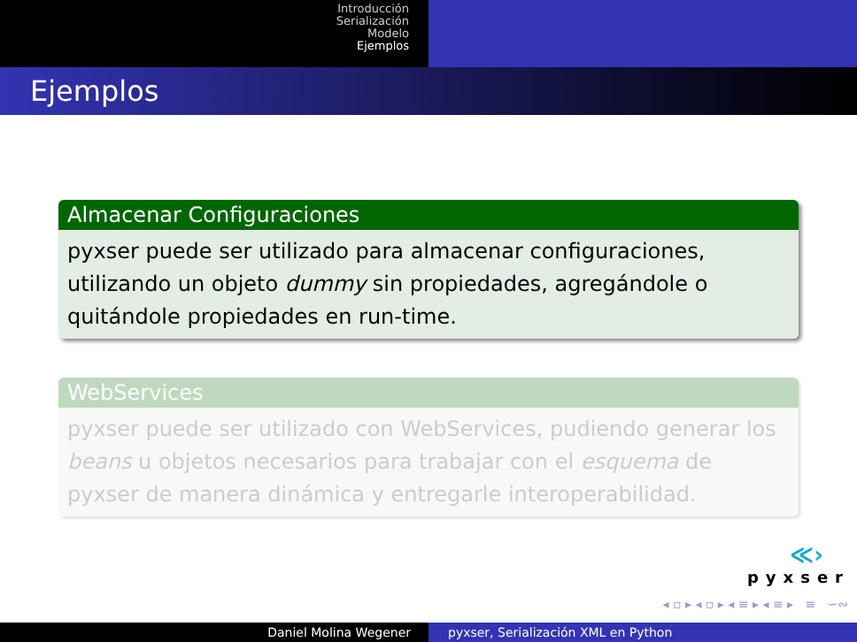Introducción
Serialización
Modelo
Ejemplos
Ejemplos
Almacenar Configuraciones
pyxser puede ser utilizado para almacenar configuraciones, utilizando un objeto dummy sin propiedades, agregándole o quitándole propiedades en run-time.
WebServices
pyxser puede ser utilizado con WebServices, pudiendo generar los beans u objetos necesarios para trabajar con el esquema de pyxser de manera dinámica y entregarle interoperabilidad.
≪›
pyxser
◂ ▫ ▸ ◂ ▫ ▸ ◂ ≡ ▸ ◂ ≡ ▸ ≡ ∽∾
Daniel Molina Wegener pyxser, Serialización XML en Python